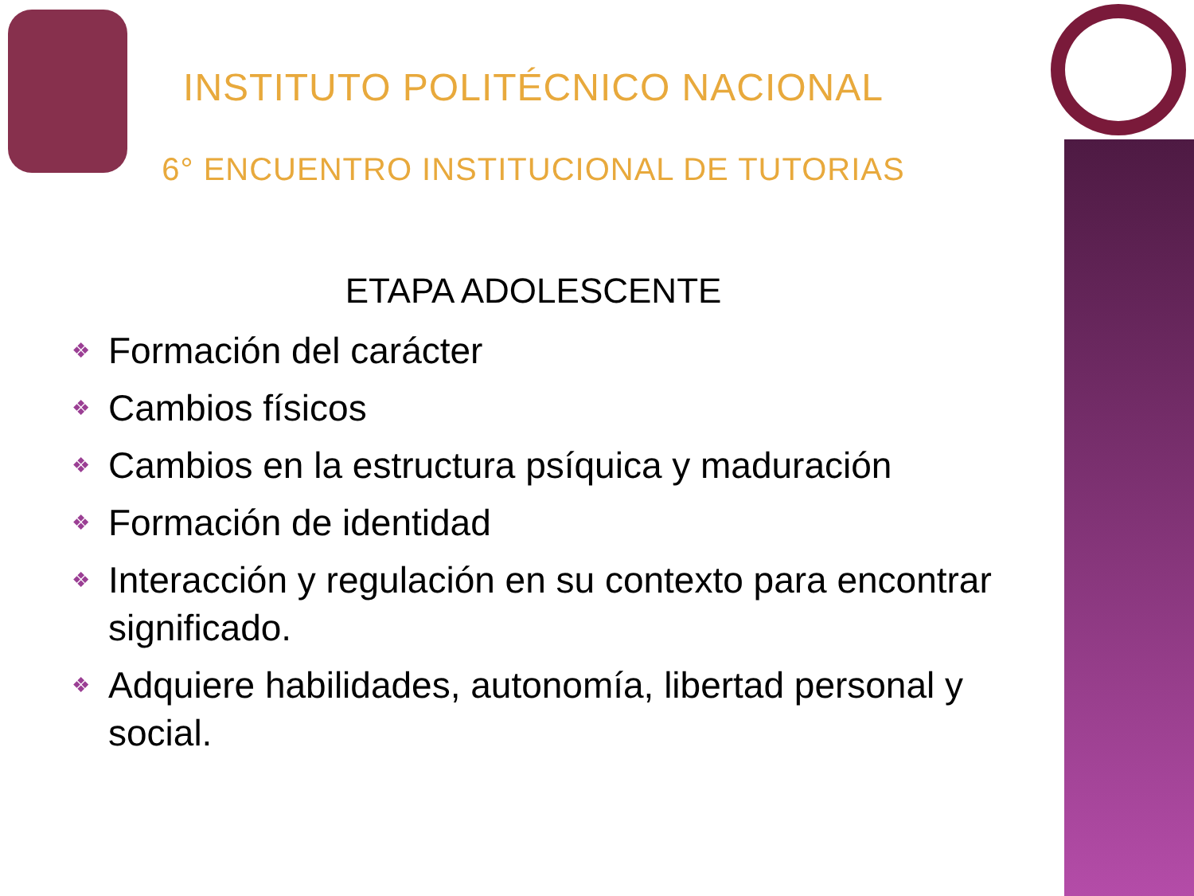INSTITUTO POLITÉCNICO NACIONAL
6° ENCUENTRO INSTITUCIONAL DE TUTORIAS
ETAPA ADOLESCENTE
❖ Formación del carácter
❖ Cambios físicos
❖ Cambios en la estructura psíquica y maduración
❖ Formación de identidad
❖ Interacción y regulación en su contexto para encontrar significado.
❖ Adquiere habilidades, autonomía, libertad personal y social.